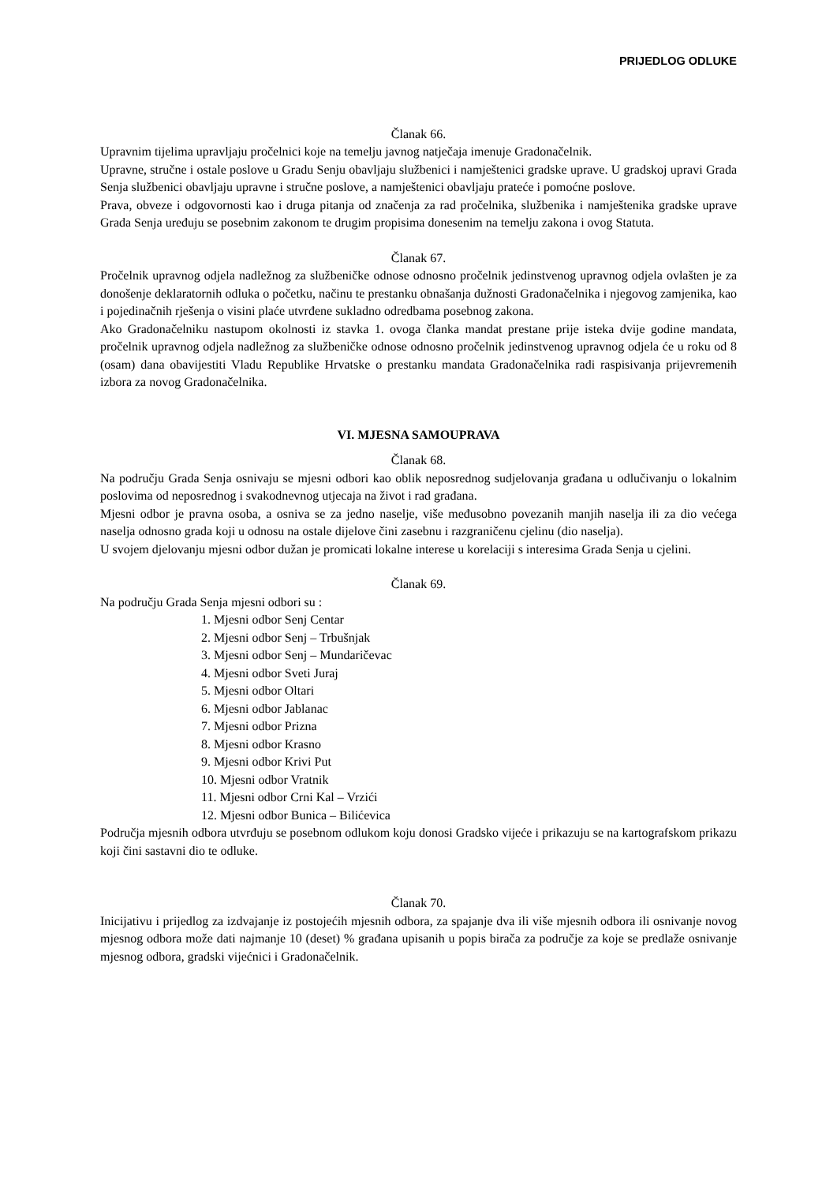PRIJEDLOG ODLUKE
Članak 66.
Upravnim tijelima upravljaju pročelnici koje na temelju javnog natječaja imenuje Gradonačelnik.
Upravne, stručne i ostale poslove u Gradu Senju obavljaju službenici i namještenici gradske uprave. U gradskoj upravi Grada Senja službenici obavljaju upravne i stručne poslove, a namještenici obavljaju prateće i pomoćne poslove.
Prava, obveze i odgovornosti kao i druga pitanja od značenja za rad pročelnika, službenika i namještenika gradske uprave Grada Senja uređuju se posebnim zakonom te drugim propisima donesenim na temelju zakona i ovog Statuta.
Članak 67.
Pročelnik upravnog odjela nadležnog za službeničke odnose odnosno pročelnik jedinstvenog upravnog odjela ovlašten je za donošenje deklaratornih odluka o početku, načinu te prestanku obnašanja dužnosti Gradonačelnika i njegovog zamjenika, kao i pojedinačnih rješenja o visini plaće utvrđene sukladno odredbama posebnog zakona.
Ako Gradonačelniku nastupom okolnosti iz stavka 1. ovoga članka mandat prestane prije isteka dvije godine mandata, pročelnik upravnog odjela nadležnog za službeničke odnose odnosno pročelnik jedinstvenog upravnog odjela će u roku od 8 (osam) dana obavijestiti Vladu Republike Hrvatske o prestanku mandata Gradonačelnika radi raspisivanja prijevremenih izbora za novog Gradonačelnika.
VI. MJESNA SAMOUPRAVA
Članak 68.
Na području Grada Senja osnivaju se mjesni odbori kao oblik neposrednog sudjelovanja građana u odlučivanju o lokalnim poslovima od neposrednog i svakodnevnog utjecaja na život i rad građana.
Mjesni odbor je pravna osoba, a osniva se za jedno naselje, više međusobno povezanih manjih naselja ili za dio većega naselja odnosno grada koji u odnosu na ostale dijelove čini zasebnu i razgraničenu cjelinu (dio naselja).
U svojem djelovanju mjesni odbor dužan je promicati lokalne interese u korelaciji s interesima Grada Senja u cjelini.
Članak 69.
Na području Grada Senja mjesni odbori su :
1. Mjesni odbor Senj Centar
2. Mjesni odbor Senj – Trbušnjak
3. Mjesni odbor Senj – Mundaričevac
4. Mjesni odbor Sveti Juraj
5. Mjesni odbor Oltari
6. Mjesni odbor Jablanac
7. Mjesni odbor Prizna
8. Mjesni odbor Krasno
9. Mjesni odbor Krivi Put
10. Mjesni odbor Vratnik
11. Mjesni odbor Crni Kal – Vrzići
12. Mjesni odbor Bunica – Bilićevica
Područja mjesnih odbora utvrđuju se posebnom odlukom koju donosi Gradsko vijeće i prikazuju se na kartografskom prikazu koji čini sastavni dio te odluke.
Članak 70.
Inicijativu i prijedlog za izdvajanje iz postojećih mjesnih odbora, za spajanje dva ili više mjesnih odbora ili osnivanje novog mjesnog odbora može dati najmanje 10 (deset) % građana upisanih u popis birača za područje za koje se predlaže osnivanje mjesnog odbora, gradski vijećnici i Gradonačelnik.